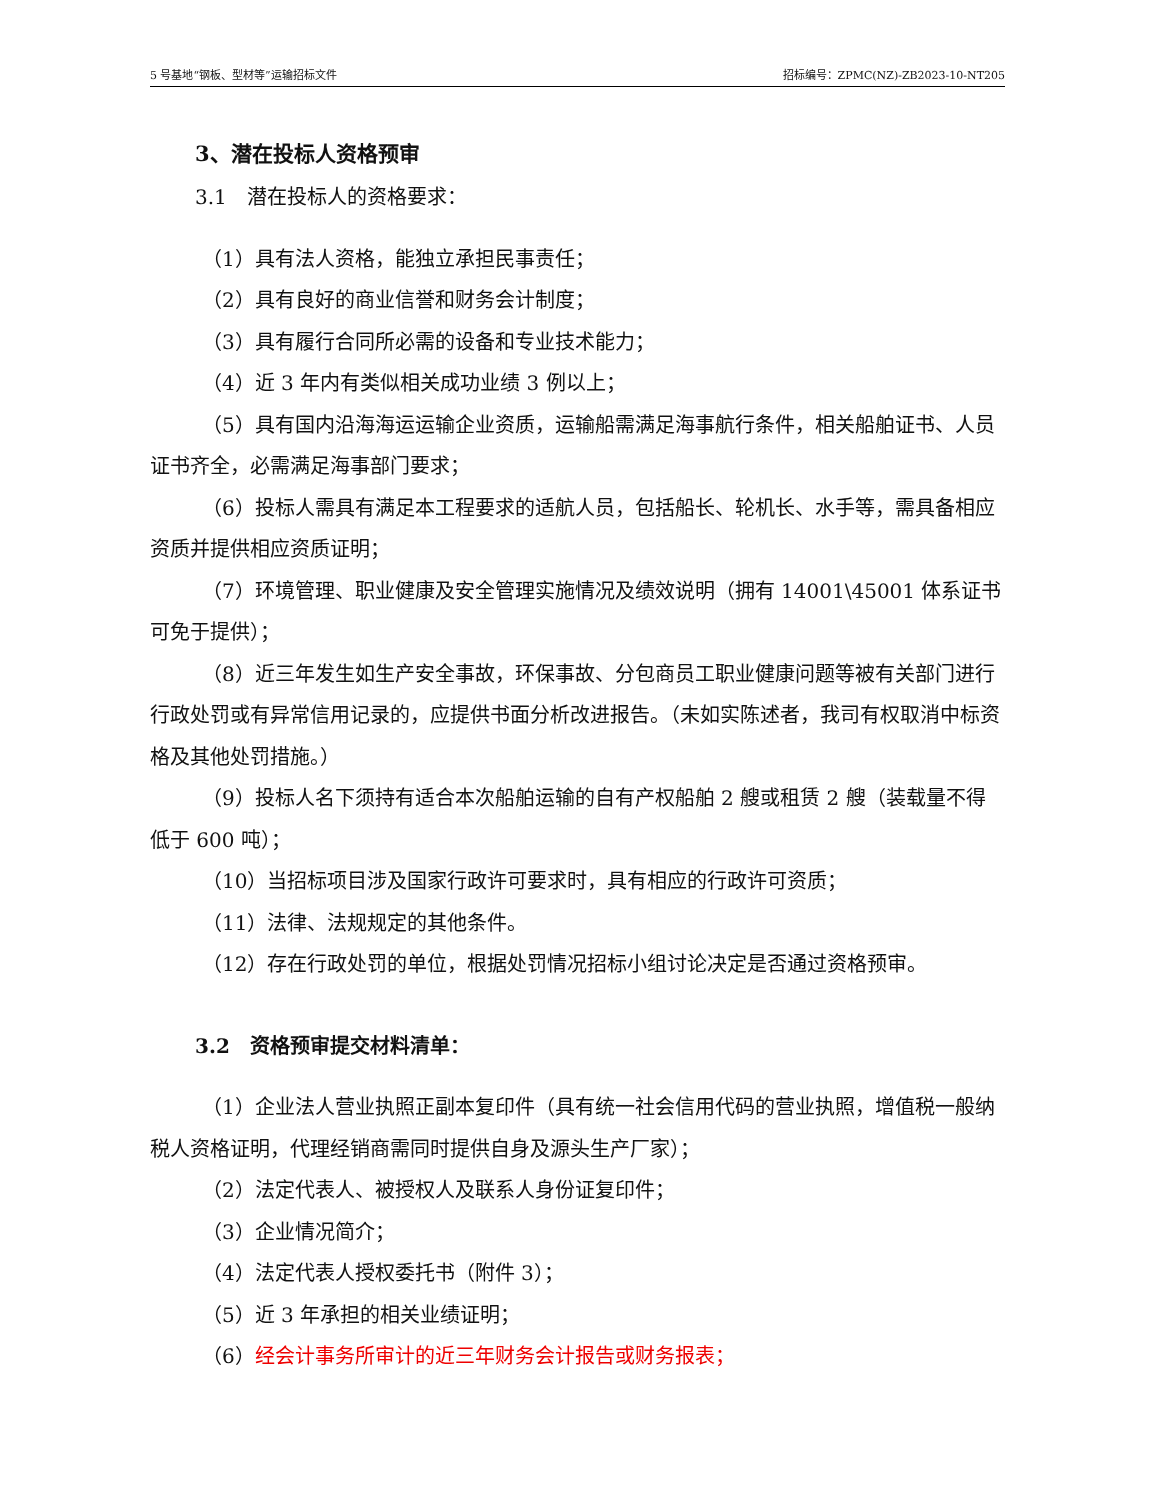5 号基地“钢板、型材等”运输招标文件 招标编号：ZPMC(NZ)-ZB2023-10-NT205
3、潜在投标人资格预审
3.1　潜在投标人的资格要求：
（1）具有法人资格，能独立承担民事责任；
（2）具有良好的商业信誉和财务会计制度；
（3）具有履行合同所必需的设备和专业技术能力；
（4）近 3 年内有类似相关成功业绩 3 例以上；
（5）具有国内沿海海运运输企业资质，运输船需满足海事航行条件，相关船舶证书、人员证书齐全，必需满足海事部门要求；
（6）投标人需具有满足本工程要求的适航人员，包括船长、轮机长、水手等，需具备相应资质并提供相应资质证明；
（7）环境管理、职业健康及安全管理实施情况及绩效说明（拥有 14001\45001 体系证书可免于提供）；
（8）近三年发生如生产安全事故，环保事故、分包商员工职业健康问题等被有关部门进行行政处罚或有异常信用记录的，应提供书面分析改进报告。（未如实陈述者，我司有权取消中标资格及其他处罚措施。）
（9）投标人名下须持有适合本次船舶运输的自有产权船舶 2 艘或租赁 2 艘（装载量不得低于 600 吨）；
（10）当招标项目涉及国家行政许可要求时，具有相应的行政许可资质；
（11）法律、法规规定的其他条件。
（12）存在行政处罚的单位，根据处罚情况招标小组讨论决定是否通过资格预审。
3.2　资格预审提交材料清单：
（1）企业法人营业执照正副本复印件（具有统一社会信用代码的营业执照，增值税一般纳税人资格证明，代理经销商需同时提供自身及源头生产厂家）；
（2）法定代表人、被授权人及联系人身份证复印件；
（3）企业情况简介；
（4）法定代表人授权委托书（附件 3）；
（5）近 3 年承担的相关业绩证明；
（6）经会计事务所审计的近三年财务会计报告或财务报表；